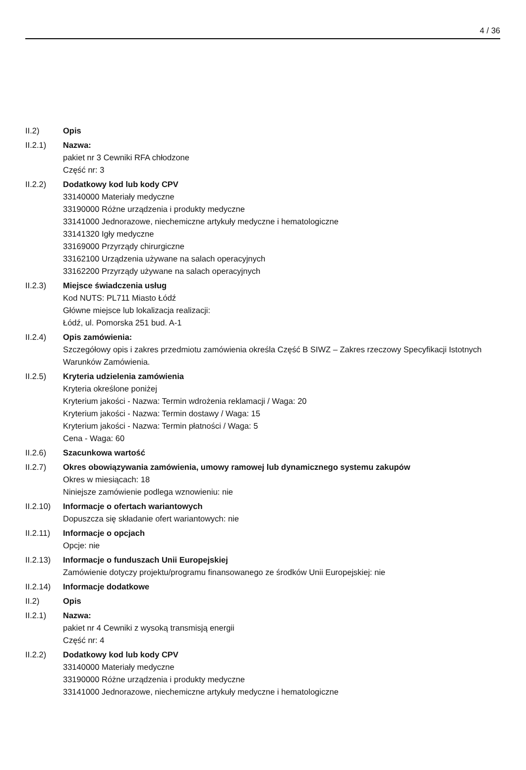4 / 36
II.2) Opis
II.2.1) Nazwa:
pakiet nr 3 Cewniki RFA chłodzone
Część nr: 3
II.2.2) Dodatkowy kod lub kody CPV
33140000 Materiały medyczne
33190000 Różne urządzenia i produkty medyczne
33141000 Jednorazowe, niechemiczne artykuły medyczne i hematologiczne
33141320 Igły medyczne
33169000 Przyrządy chirurgiczne
33162100 Urządzenia używane na salach operacyjnych
33162200 Przyrządy używane na salach operacyjnych
II.2.3) Miejsce świadczenia usług
Kod NUTS: PL711 Miasto Łódź
Główne miejsce lub lokalizacja realizacji:
Łódź, ul. Pomorska 251 bud. A-1
II.2.4) Opis zamówienia:
Szczegółowy opis i zakres przedmiotu zamówienia określa Część B SIWZ – Zakres rzeczowy Specyfikacji Istotnych Warunków Zamówienia.
II.2.5) Kryteria udzielenia zamówienia
Kryteria określone poniżej
Kryterium jakości - Nazwa: Termin wdrożenia reklamacji / Waga: 20
Kryterium jakości - Nazwa: Termin dostawy / Waga: 15
Kryterium jakości - Nazwa: Termin płatności / Waga: 5
Cena - Waga: 60
II.2.6) Szacunkowa wartość
II.2.7) Okres obowiązywania zamówienia, umowy ramowej lub dynamicznego systemu zakupów
Okres w miesiącach: 18
Niniejsze zamówienie podlega wznowieniu: nie
II.2.10)
Informacje o ofertach wariantowych
Dopuszcza się składanie ofert wariantowych: nie
II.2.11)
Informacje o opcjach
Opcje: nie
II.2.13)
Informacje o funduszach Unii Europejskiej
Zamówienie dotyczy projektu/programu finansowanego ze środków Unii Europejskiej: nie
II.2.14)
Informacje dodatkowe
II.2) Opis
II.2.1) Nazwa:
pakiet nr 4 Cewniki z wysoką transmisją energii
Część nr: 4
II.2.2) Dodatkowy kod lub kody CPV
33140000 Materiały medyczne
33190000 Różne urządzenia i produkty medyczne
33141000 Jednorazowe, niechemiczne artykuły medyczne i hematologiczne